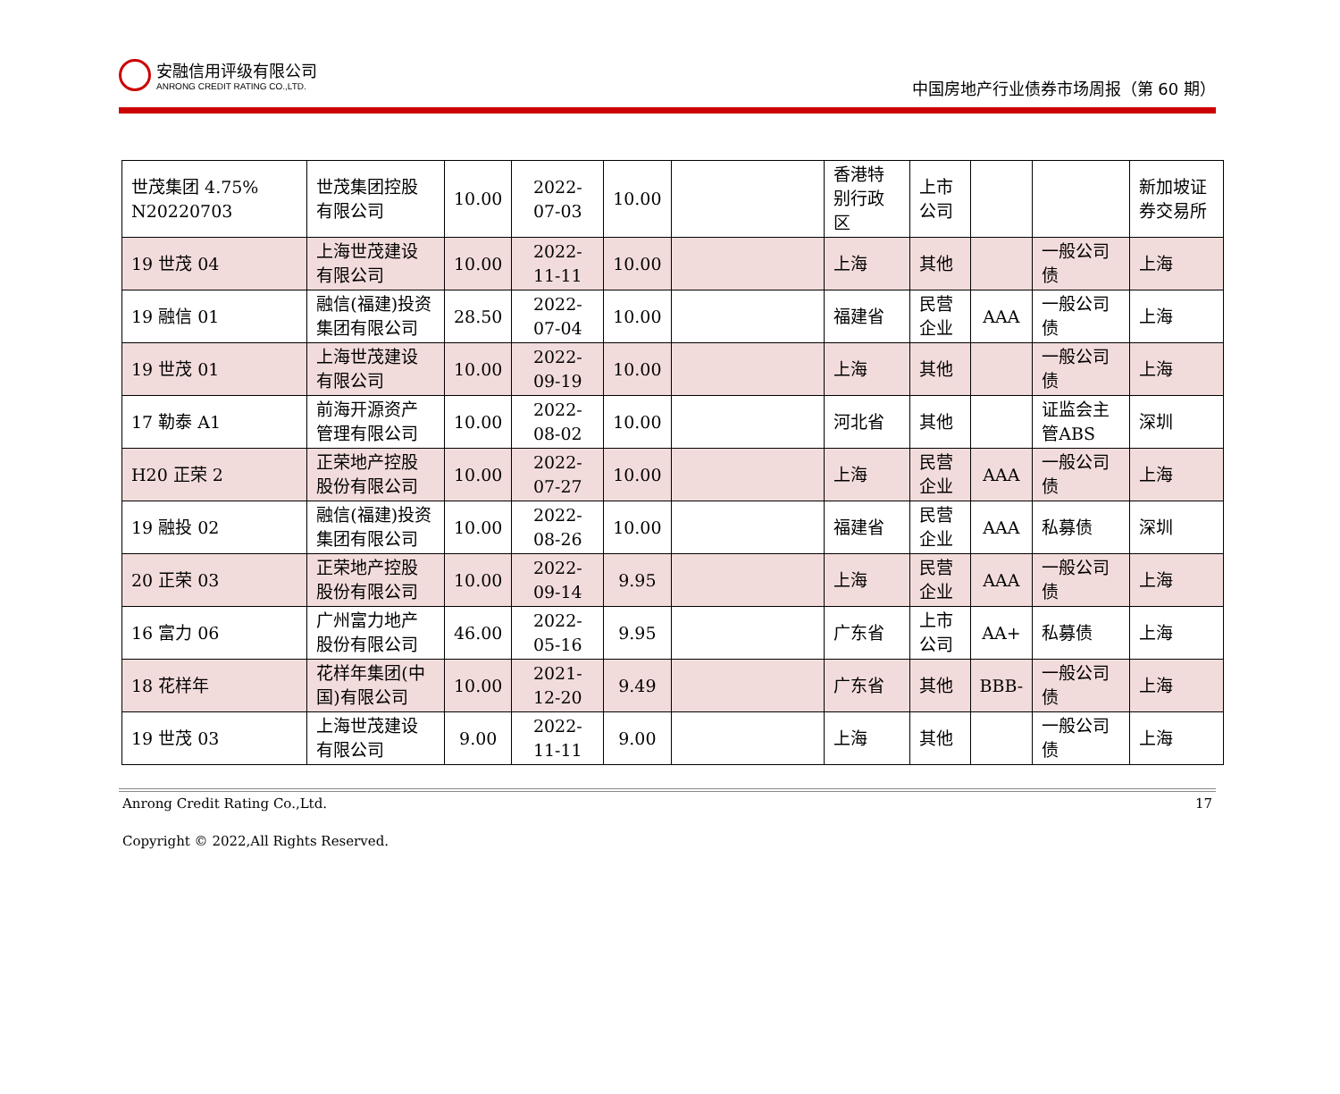安融信用评级有限公司
ANRONG CREDIT RATING CO.,LTD.
中国房地产行业债券市场周报（第 60 期）
| 世茂集团 4.75% N20220703 | 世茂集团控股有限公司 | 10.00 | 2022-07-03 | 10.00 | | 香港特别行政区 | 上市公司 | | | 新加坡证券交易所 |
| 19 世茂 04 | 上海世茂建设有限公司 | 10.00 | 2022-11-11 | 10.00 | | 上海 | 其他 | | 一般公司债 | 上海 |
| 19 融信 01 | 融信(福建)投资集团有限公司 | 28.50 | 2022-07-04 | 10.00 | | 福建省 | 民营企业 | AAA | 一般公司债 | 上海 |
| 19 世茂 01 | 上海世茂建设有限公司 | 10.00 | 2022-09-19 | 10.00 | | 上海 | 其他 | | 一般公司债 | 上海 |
| 17 勒泰 A1 | 前海开源资产管理有限公司 | 10.00 | 2022-08-02 | 10.00 | | 河北省 | 其他 | | 证监会主管ABS | 深圳 |
| H20 正荣 2 | 正荣地产控股股份有限公司 | 10.00 | 2022-07-27 | 10.00 | | 上海 | 民营企业 | AAA | 一般公司债 | 上海 |
| 19 融投 02 | 融信(福建)投资集团有限公司 | 10.00 | 2022-08-26 | 10.00 | | 福建省 | 民营企业 | AAA | 私募债 | 深圳 |
| 20 正荣 03 | 正荣地产控股股份有限公司 | 10.00 | 2022-09-14 | 9.95 | | 上海 | 民营企业 | AAA | 一般公司债 | 上海 |
| 16 富力 06 | 广州富力地产股份有限公司 | 46.00 | 2022-05-16 | 9.95 | | 广东省 | 上市公司 | AA+ | 私募债 | 上海 |
| 18 花样年 | 花样年集团(中国)有限公司 | 10.00 | 2021-12-20 | 9.49 | | 广东省 | 其他 | BBB- | 一般公司债 | 上海 |
| 19 世茂 03 | 上海世茂建设有限公司 | 9.00 | 2022-11-11 | 9.00 | | 上海 | 其他 | | 一般公司债 | 上海 |
Anrong Credit Rating Co.,Ltd. 17
Copyright © 2022,All Rights Reserved.